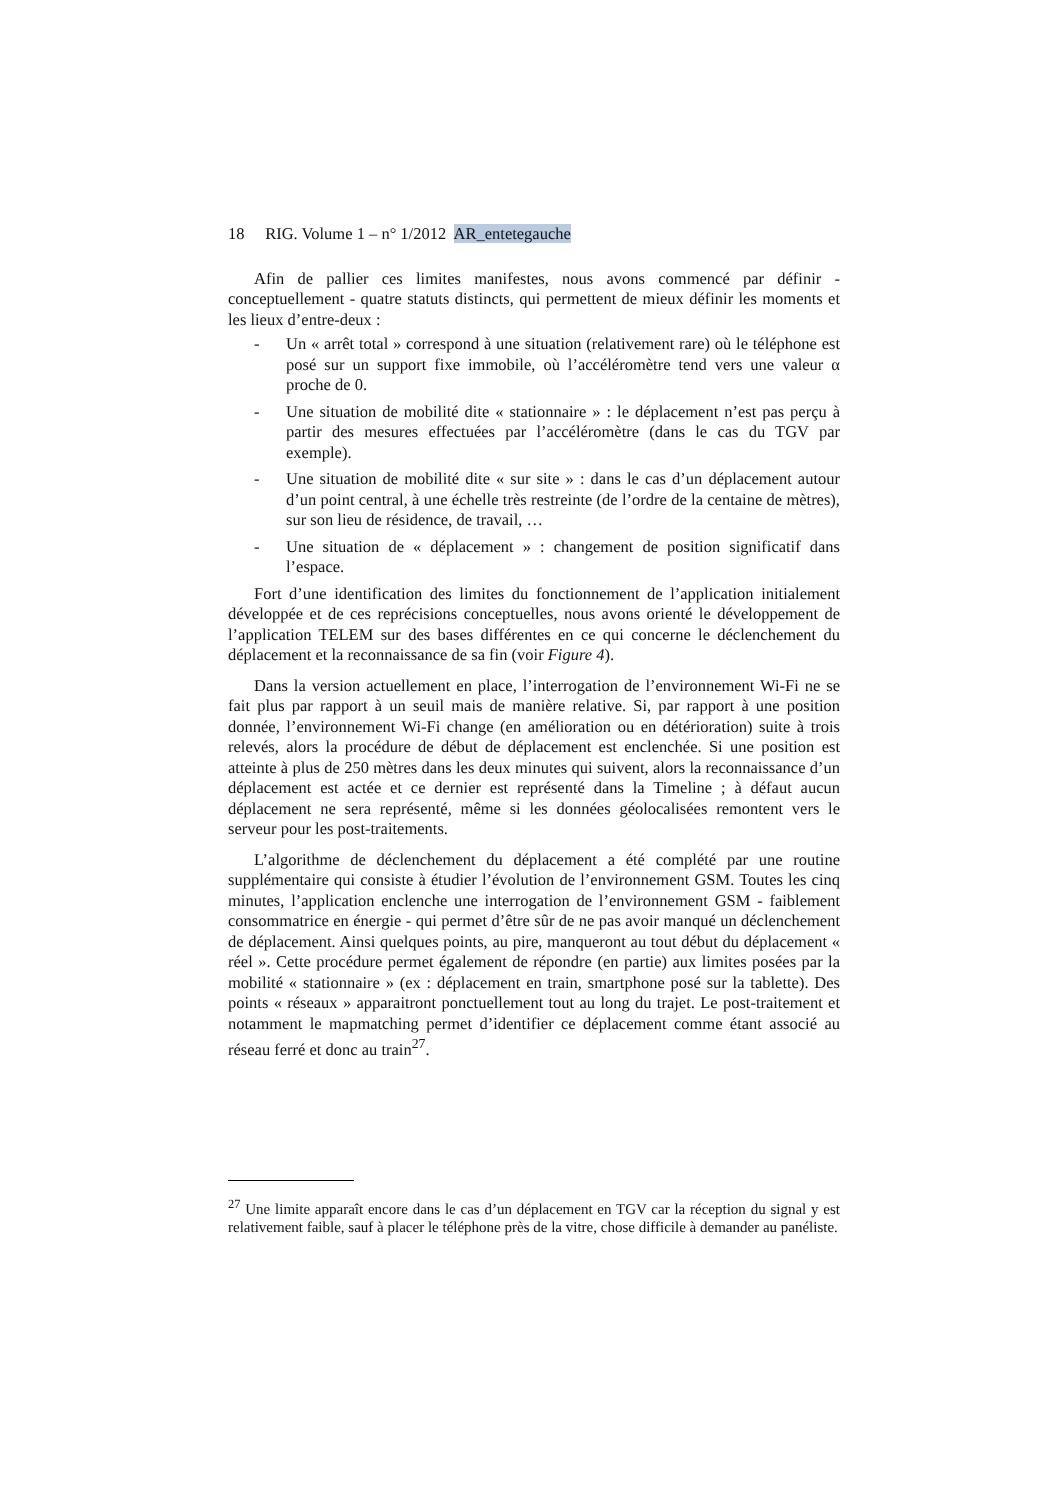18 RIG. Volume 1 – n° 1/2012 AR_entetegauche
Afin de pallier ces limites manifestes, nous avons commencé par définir - conceptuellement - quatre statuts distincts, qui permettent de mieux définir les moments et les lieux d’entre-deux :
- Un « arrêt total » correspond à une situation (relativement rare) où le téléphone est posé sur un support fixe immobile, où l’accéléromètre tend vers une valeur α proche de 0.
- Une situation de mobilité dite « stationnaire » : le déplacement n’est pas perçu à partir des mesures effectuées par l’accéléromètre (dans le cas du TGV par exemple).
- Une situation de mobilité dite « sur site » : dans le cas d’un déplacement autour d’un point central, à une échelle très restreinte (de l’ordre de la centaine de mètres), sur son lieu de résidence, de travail, …
- Une situation de « déplacement » : changement de position significatif dans l’espace.
Fort d’une identification des limites du fonctionnement de l’application initialement développée et de ces reprécisions conceptuelles, nous avons orienté le développement de l’application TELEM sur des bases différentes en ce qui concerne le déclenchement du déplacement et la reconnaissance de sa fin (voir Figure 4).
Dans la version actuellement en place, l’interrogation de l’environnement Wi-Fi ne se fait plus par rapport à un seuil mais de manière relative. Si, par rapport à une position donnée, l’environnement Wi-Fi change (en amélioration ou en détérioration) suite à trois relevés, alors la procédure de début de déplacement est enclenchée. Si une position est atteinte à plus de 250 mètres dans les deux minutes qui suivent, alors la reconnaissance d’un déplacement est actée et ce dernier est représenté dans la Timeline ; à défaut aucun déplacement ne sera représenté, même si les données géolocalisées remontent vers le serveur pour les post-traitements.
L’algorithme de déclenchement du déplacement a été complété par une routine supplémentaire qui consiste à étudier l’évolution de l’environnement GSM. Toutes les cinq minutes, l’application enclenche une interrogation de l’environnement GSM - faiblement consommatrice en énergie - qui permet d’être sûr de ne pas avoir manqué un déclenchement de déplacement. Ainsi quelques points, au pire, manqueront au tout début du déplacement « réel ». Cette procédure permet également de répondre (en partie) aux limites posées par la mobilité « stationnaire » (ex : déplacement en train, smartphone posé sur la tablette). Des points « réseaux » apparaitront ponctuellement tout au long du trajet. Le post-traitement et notamment le mapmatching permet d’identifier ce déplacement comme étant associé au réseau ferré et donc au train<sup>27</sup>.
<sup>27</sup> Une limite apparaît encore dans le cas d’un déplacement en TGV car la réception du signal y est relativement faible, sauf à placer le téléphone près de la vitre, chose difficile à demander au panéliste.